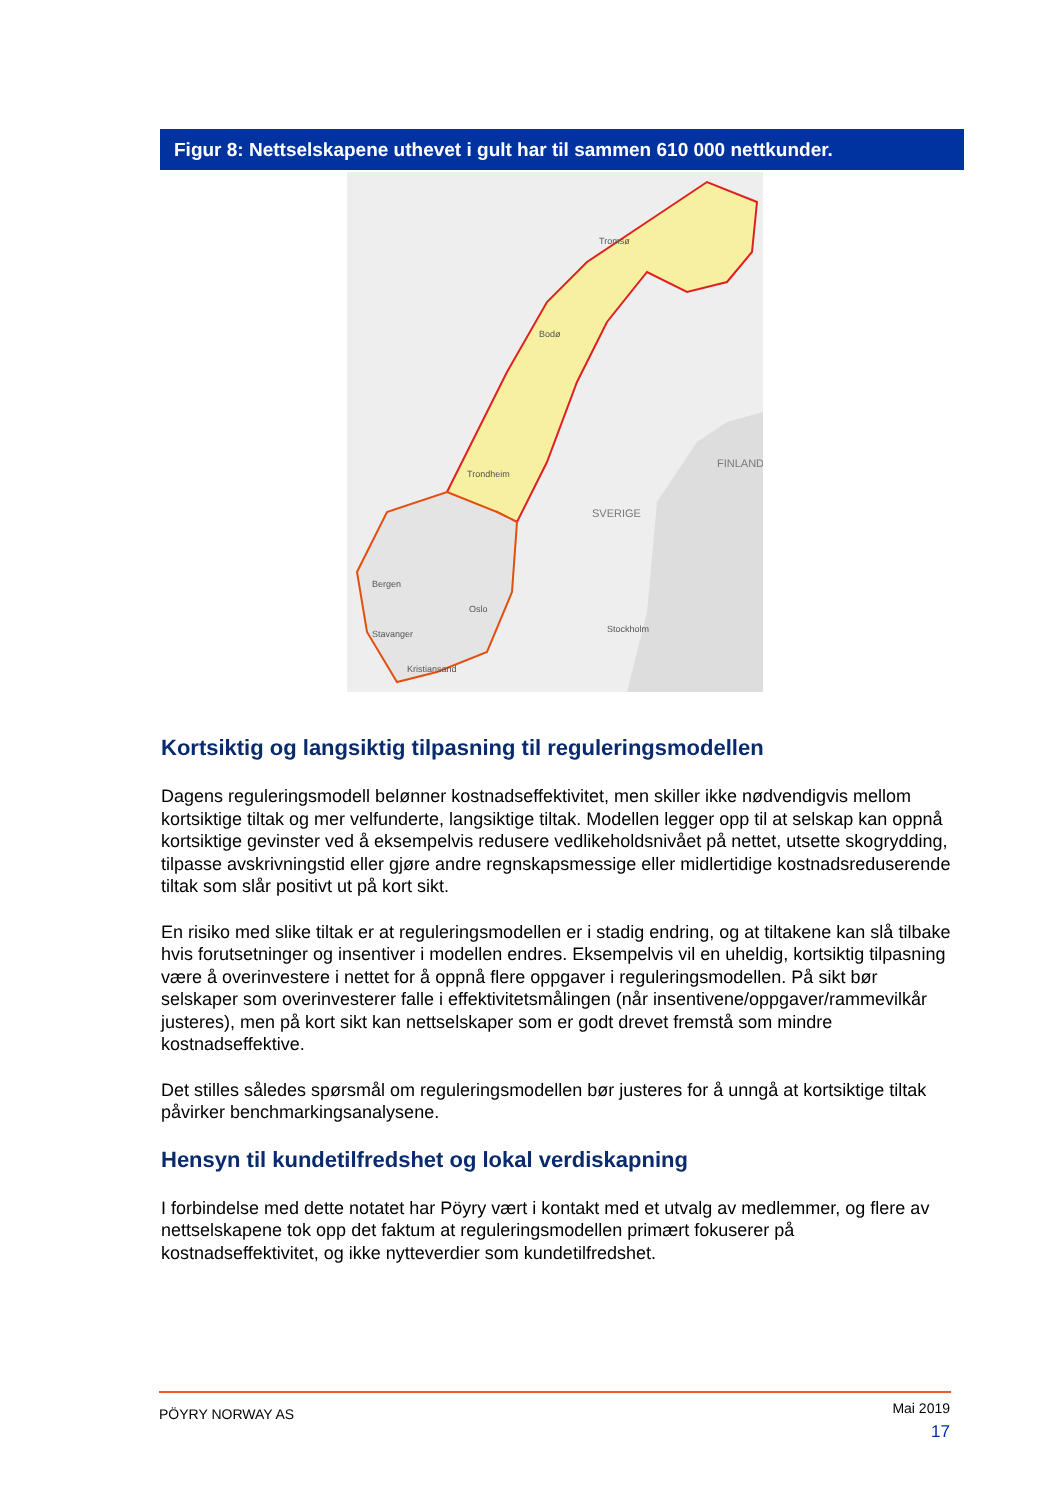Figur 8: Nettselskapene uthevet i gult har til sammen 610 000 nettkunder.
SVERIGE
FINLAND
Stockholm
Trondheim
Kristiansand
Stavanger
Bergen
Oslo
Bodø
Tromsø
Kortsiktig og langsiktig tilpasning til reguleringsmodellen
Dagens reguleringsmodell belønner kostnadseffektivitet, men skiller ikke nødvendigvis mellom kortsiktige tiltak og mer velfunderte, langsiktige tiltak. Modellen legger opp til at selskap kan oppnå kortsiktige gevinster ved å eksempelvis redusere vedlikeholdsnivået på nettet, utsette skogrydding, tilpasse avskrivningstid eller gjøre andre regnskapsmessige eller midlertidige kostnadsreduserende tiltak som slår positivt ut på kort sikt.
En risiko med slike tiltak er at reguleringsmodellen er i stadig endring, og at tiltakene kan slå tilbake hvis forutsetninger og insentiver i modellen endres. Eksempelvis vil en uheldig, kortsiktig tilpasning være å overinvestere i nettet for å oppnå flere oppgaver i reguleringsmodellen. På sikt bør selskaper som overinvesterer falle i effektivitetsmålingen (når insentivene/oppgaver/rammevilkår justeres), men på kort sikt kan nettselskaper som er godt drevet fremstå som mindre kostnadseffektive.
Det stilles således spørsmål om reguleringsmodellen bør justeres for å unngå at kortsiktige tiltak påvirker benchmarkingsanalysene.
Hensyn til kundetilfredshet og lokal verdiskapning
I forbindelse med dette notatet har Pöyry vært i kontakt med et utvalg av medlemmer, og flere av nettselskapene tok opp det faktum at reguleringsmodellen primært fokuserer på kostnadseffektivitet, og ikke nytteverdier som kundetilfredshet.
PÖYRY NORWAY AS
Mai 2019
17